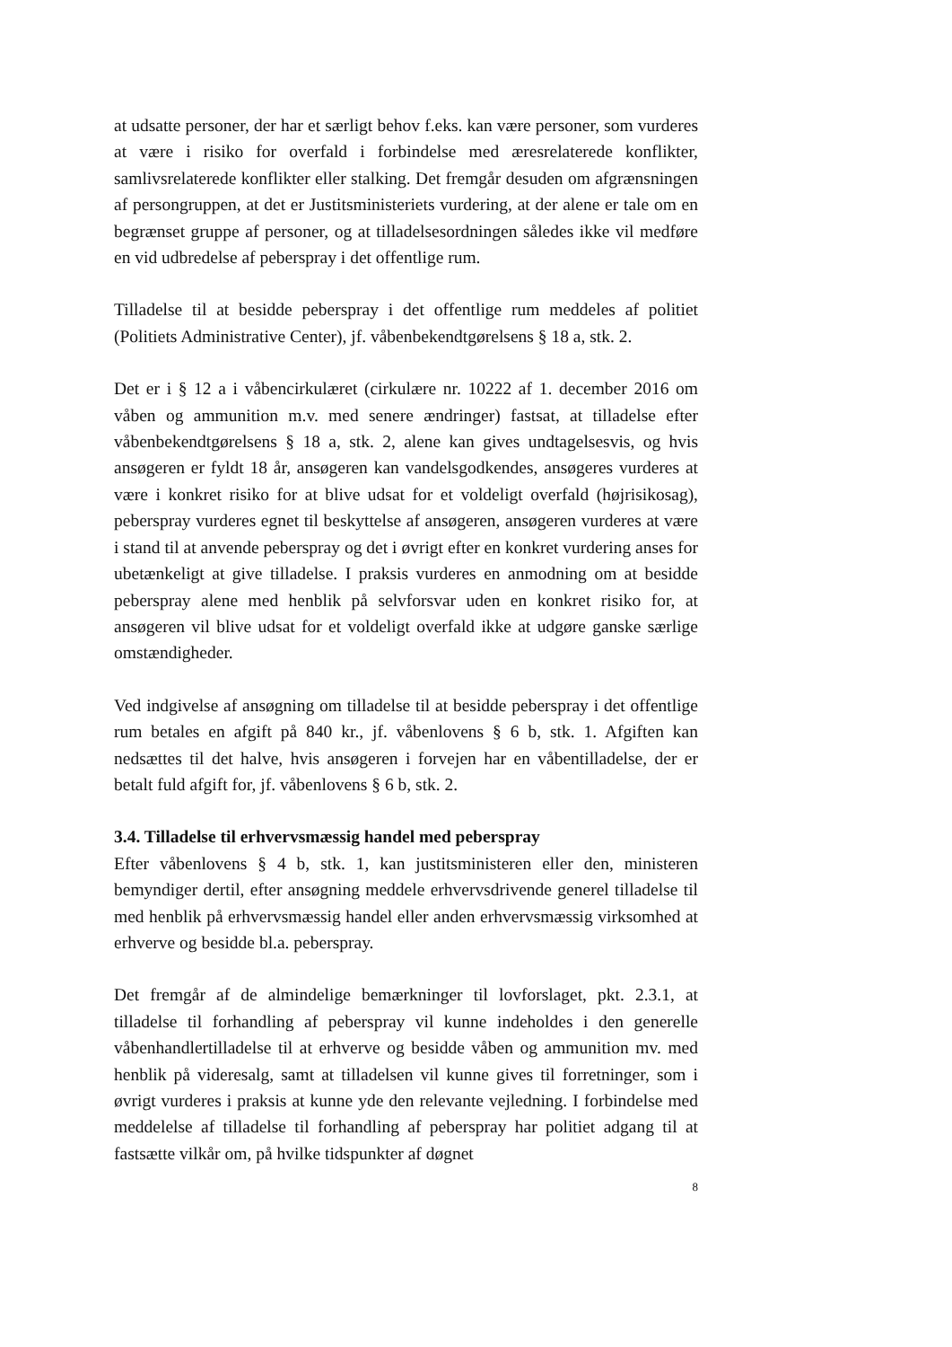at udsatte personer, der har et særligt behov f.eks. kan være personer, som vurderes at være i risiko for overfald i forbindelse med æresrelaterede konflikter, samlivsrelaterede konflikter eller stalking. Det fremgår desuden om afgrænsningen af persongruppen, at det er Justitsministeriets vurdering, at der alene er tale om en begrænset gruppe af personer, og at tilladelsesordningen således ikke vil medføre en vid udbredelse af peberspray i det offentlige rum.
Tilladelse til at besidde peberspray i det offentlige rum meddeles af politiet (Politiets Administrative Center), jf. våbenbekendtgørelsens § 18 a, stk. 2.
Det er i § 12 a i våbencirkulæret (cirkulære nr. 10222 af 1. december 2016 om våben og ammunition m.v. med senere ændringer) fastsat, at tilladelse efter våbenbekendtgørelsens § 18 a, stk. 2, alene kan gives undtagelsesvis, og hvis ansøgeren er fyldt 18 år, ansøgeren kan vandelsgodkendes, ansøgeres vurderes at være i konkret risiko for at blive udsat for et voldeligt overfald (højrisikosag), peberspray vurderes egnet til beskyttelse af ansøgeren, ansøgeren vurderes at være i stand til at anvende peberspray og det i øvrigt efter en konkret vurdering anses for ubetænkeligt at give tilladelse. I praksis vurderes en anmodning om at besidde peberspray alene med henblik på selvforsvar uden en konkret risiko for, at ansøgeren vil blive udsat for et voldeligt overfald ikke at udgøre ganske særlige omstændigheder.
Ved indgivelse af ansøgning om tilladelse til at besidde peberspray i det offentlige rum betales en afgift på 840 kr., jf. våbenlovens § 6 b, stk. 1. Afgiften kan nedsættes til det halve, hvis ansøgeren i forvejen har en våbentilladelse, der er betalt fuld afgift for, jf. våbenlovens § 6 b, stk. 2.
3.4. Tilladelse til erhvervsmæssig handel med peberspray
Efter våbenlovens § 4 b, stk. 1, kan justitsministeren eller den, ministeren bemyndiger dertil, efter ansøgning meddele erhvervsdrivende generel tilladelse til med henblik på erhvervsmæssig handel eller anden erhvervsmæssig virksomhed at erhverve og besidde bl.a. peberspray.
Det fremgår af de almindelige bemærkninger til lovforslaget, pkt. 2.3.1, at tilladelse til forhandling af peberspray vil kunne indeholdes i den generelle våbenhandlertilladelse til at erhverve og besidde våben og ammunition mv. med henblik på videresalg, samt at tilladelsen vil kunne gives til forretninger, som i øvrigt vurderes i praksis at kunne yde den relevante vejledning. I forbindelse med meddelelse af tilladelse til forhandling af peberspray har politiet adgang til at fastsætte vilkår om, på hvilke tidspunkter af døgnet
8